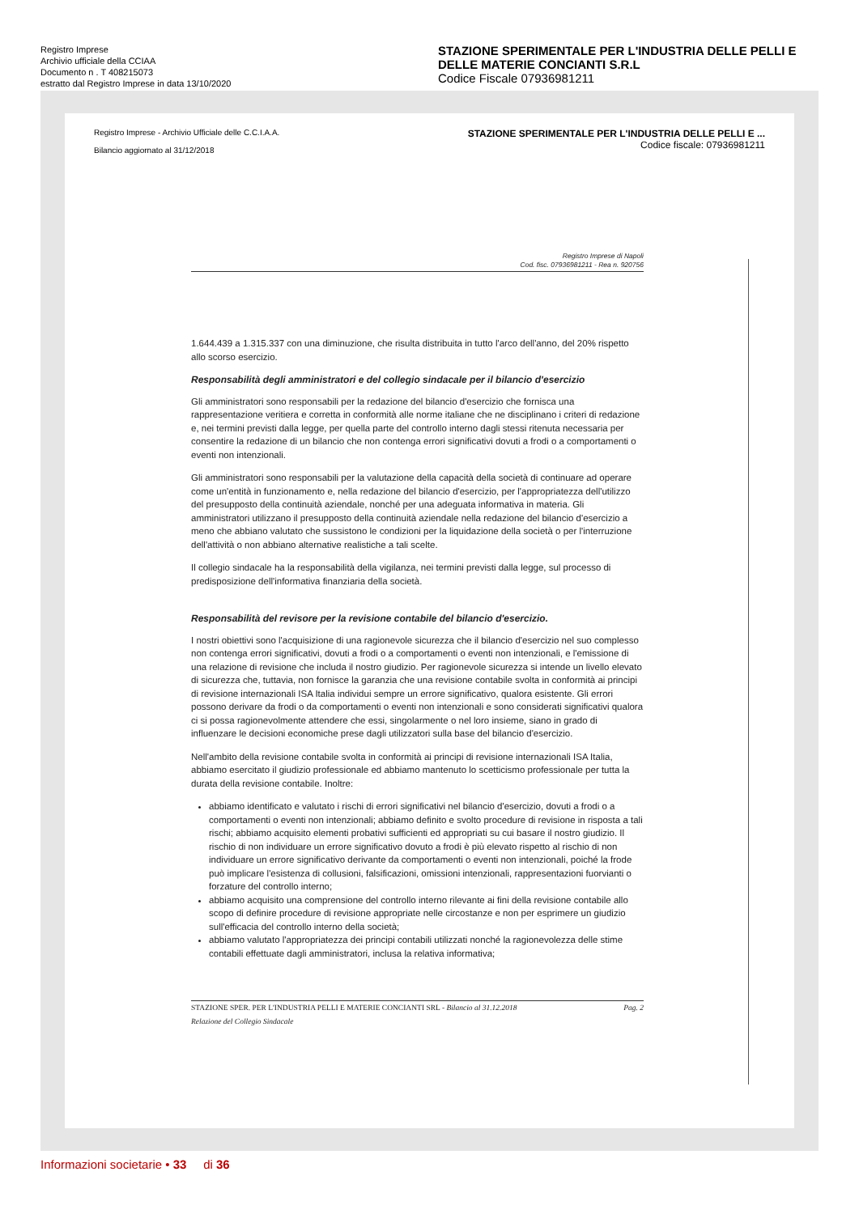Registro Imprese
Archivio ufficiale della CCIAA
Documento n . T 408215073
estratto dal Registro Imprese in data 13/10/2020
STAZIONE SPERIMENTALE PER L'INDUSTRIA DELLE PELLI E DELLE MATERIE CONCIANTI S.R.L
Codice Fiscale 07936981211
Registro Imprese - Archivio Ufficiale delle C.C.I.A.A.
Bilancio aggiornato al 31/12/2018
STAZIONE SPERIMENTALE PER L'INDUSTRIA DELLE PELLI E ...
Codice fiscale: 07936981211
Registro Imprese di Napoli
Cod. fisc. 07936981211 - Rea n. 920756
1.644.439 a 1.315.337 con una diminuzione, che risulta distribuita in tutto l'arco dell'anno, del 20% rispetto allo scorso esercizio.
Responsabilità degli amministratori e del collegio sindacale per il bilancio d'esercizio
Gli amministratori sono responsabili per la redazione del bilancio d'esercizio che fornisca una rappresentazione veritiera e corretta in conformità alle norme italiane che ne disciplinano i criteri di redazione e, nei termini previsti dalla legge, per quella parte del controllo interno dagli stessi ritenuta necessaria per consentire la redazione di un bilancio che non contenga errori significativi dovuti a frodi o a comportamenti o eventi non intenzionali.
Gli amministratori sono responsabili per la valutazione della capacità della società di continuare ad operare come un'entità in funzionamento e, nella redazione del bilancio d'esercizio, per l'appropriatezza dell'utilizzo del presupposto della continuità aziendale, nonché per una adeguata informativa in materia. Gli amministratori utilizzano il presupposto della continuità aziendale nella redazione del bilancio d'esercizio a meno che abbiano valutato che sussistono le condizioni per la liquidazione della società o per l'interruzione dell'attività o non abbiano alternative realistiche a tali scelte.
Il collegio sindacale ha la responsabilità della vigilanza, nei termini previsti dalla legge, sul processo di predisposizione dell'informativa finanziaria della società.
Responsabilità del revisore per la revisione contabile del bilancio d'esercizio.
I nostri obiettivi sono l'acquisizione di una ragionevole sicurezza che il bilancio d'esercizio nel suo complesso non contenga errori significativi, dovuti a frodi o a comportamenti o eventi non intenzionali, e l'emissione di una relazione di revisione che includa il nostro giudizio. Per ragionevole sicurezza si intende un livello elevato di sicurezza che, tuttavia, non fornisce la garanzia che una revisione contabile svolta in conformità ai principi di revisione internazionali ISA Italia individui sempre un errore significativo, qualora esistente. Gli errori possono derivare da frodi o da comportamenti o eventi non intenzionali e sono considerati significativi qualora ci si possa ragionevolmente attendere che essi, singolarmente o nel loro insieme, siano in grado di influenzare le decisioni economiche prese dagli utilizzatori sulla base del bilancio d'esercizio.
Nell'ambito della revisione contabile svolta in conformità ai principi di revisione internazionali ISA Italia, abbiamo esercitato il giudizio professionale ed abbiamo mantenuto lo scetticismo professionale per tutta la durata della revisione contabile. Inoltre:
abbiamo identificato e valutato i rischi di errori significativi nel bilancio d'esercizio, dovuti a frodi o a comportamenti o eventi non intenzionali; abbiamo definito e svolto procedure di revisione in risposta a tali rischi; abbiamo acquisito elementi probativi sufficienti ed appropriati su cui basare il nostro giudizio. Il rischio di non individuare un errore significativo dovuto a frodi è più elevato rispetto al rischio di non individuare un errore significativo derivante da comportamenti o eventi non intenzionali, poiché la frode può implicare l'esistenza di collusioni, falsificazioni, omissioni intenzionali, rappresentazioni fuorvianti o forzature del controllo interno;
abbiamo acquisito una comprensione del controllo interno rilevante ai fini della revisione contabile allo scopo di definire procedure di revisione appropriate nelle circostanze e non per esprimere un giudizio sull'efficacia del controllo interno della società;
abbiamo valutato l'appropriatezza dei principi contabili utilizzati nonché la ragionevolezza delle stime contabili effettuate dagli amministratori, inclusa la relativa informativa;
STAZIONE SPER. PER L'INDUSTRIA PELLI E MATERIE CONCIANTI SRL - Bilancio al 31.12.2018
Relazione del Collegio Sindacale
Pag. 2
Informazioni societarie • 33 di 36